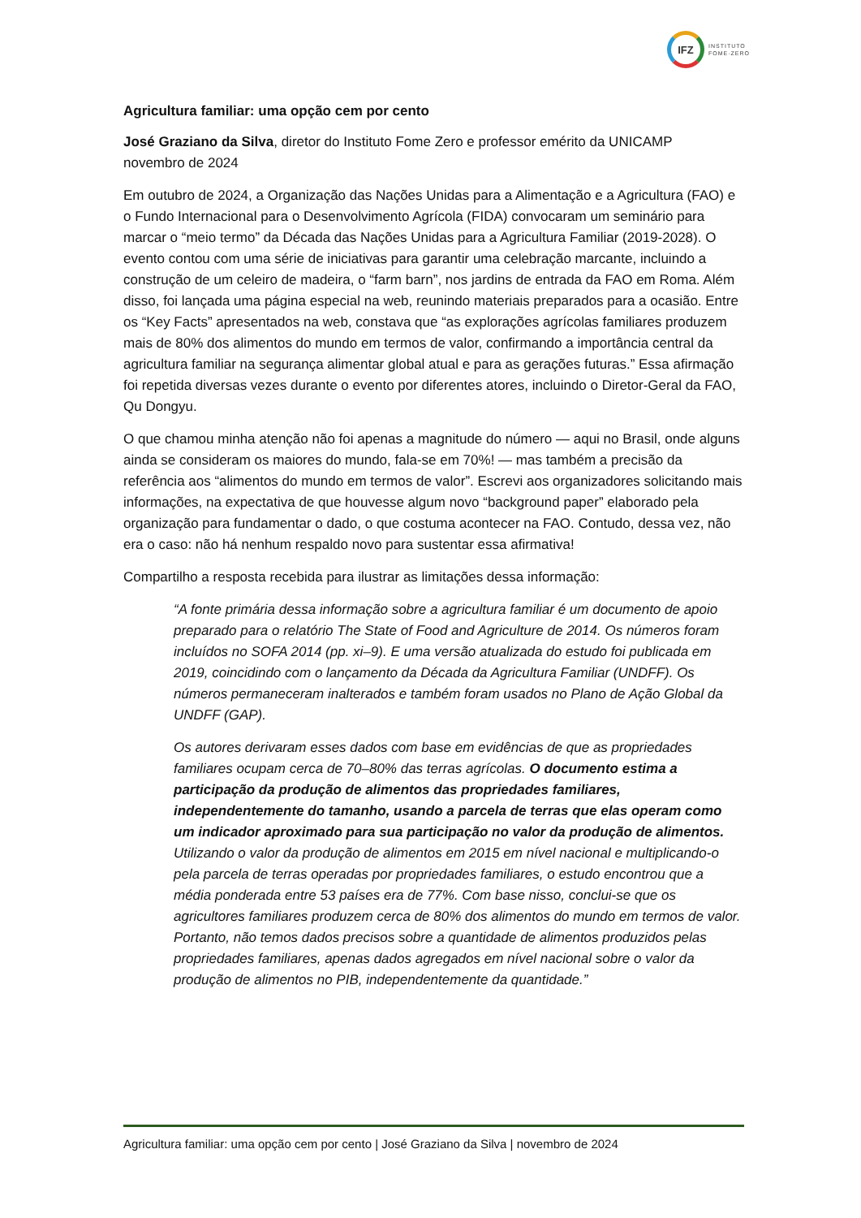IFZ
INSTITUTO
FOME·ZERO
Agricultura familiar: uma opção cem por cento
José Graziano da Silva, diretor do Instituto Fome Zero e professor emérito da UNICAMP
novembro de 2024
Em outubro de 2024, a Organização das Nações Unidas para a Alimentação e a Agricultura (FAO) e o Fundo Internacional para o Desenvolvimento Agrícola (FIDA) convocaram um seminário para marcar o “meio termo” da Década das Nações Unidas para a Agricultura Familiar (2019-2028). O evento contou com uma série de iniciativas para garantir uma celebração marcante, incluindo a construção de um celeiro de madeira, o “farm barn”, nos jardins de entrada da FAO em Roma. Além disso, foi lançada uma página especial na web, reunindo materiais preparados para a ocasião. Entre os “Key Facts” apresentados na web, constava que “as explorações agrícolas familiares produzem mais de 80% dos alimentos do mundo em termos de valor, confirmando a importância central da agricultura familiar na segurança alimentar global atual e para as gerações futuras.” Essa afirmação foi repetida diversas vezes durante o evento por diferentes atores, incluindo o Diretor-Geral da FAO, Qu Dongyu.
O que chamou minha atenção não foi apenas a magnitude do número — aqui no Brasil, onde alguns ainda se consideram os maiores do mundo, fala-se em 70%! — mas também a precisão da referência aos “alimentos do mundo em termos de valor”. Escrevi aos organizadores solicitando mais informações, na expectativa de que houvesse algum novo “background paper” elaborado pela organização para fundamentar o dado, o que costuma acontecer na FAO. Contudo, dessa vez, não era o caso: não há nenhum respaldo novo para sustentar essa afirmativa!
Compartilho a resposta recebida para ilustrar as limitações dessa informação:
“A fonte primária dessa informação sobre a agricultura familiar é um documento de apoio preparado para o relatório The State of Food and Agriculture de 2014. Os números foram incluídos no SOFA 2014 (pp. xi–9). E uma versão atualizada do estudo foi publicada em 2019, coincidindo com o lançamento da Década da Agricultura Familiar (UNDFF). Os números permaneceram inalterados e também foram usados no Plano de Ação Global da UNDFF (GAP).
Os autores derivaram esses dados com base em evidências de que as propriedades familiares ocupam cerca de 70–80% das terras agrícolas. O documento estima a participação da produção de alimentos das propriedades familiares, independentemente do tamanho, usando a parcela de terras que elas operam como um indicador aproximado para sua participação no valor da produção de alimentos. Utilizando o valor da produção de alimentos em 2015 em nível nacional e multiplicando-o pela parcela de terras operadas por propriedades familiares, o estudo encontrou que a média ponderada entre 53 países era de 77%. Com base nisso, conclui-se que os agricultores familiares produzem cerca de 80% dos alimentos do mundo em termos de valor. Portanto, não temos dados precisos sobre a quantidade de alimentos produzidos pelas propriedades familiares, apenas dados agregados em nível nacional sobre o valor da produção de alimentos no PIB, independentemente da quantidade.”
Agricultura familiar: uma opção cem por cento | José Graziano da Silva | novembro de 2024